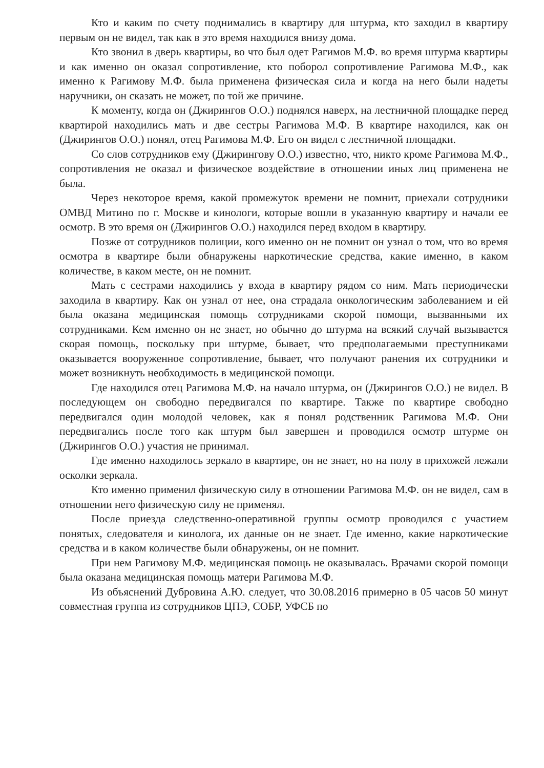Кто и каким по счету поднимались в квартиру для штурма, кто заходил в квартиру первым он не видел, так как в это время находился внизу дома.
Кто звонил в дверь квартиры, во что был одет Рагимов М.Ф. во время штурма квартиры и как именно он оказал сопротивление, кто поборол сопротивление Рагимова М.Ф., как именно к Рагимову М.Ф. была применена физическая сила и когда на него были надеты наручники, он сказать не может, по той же причине.
К моменту, когда он (Джирингов О.О.) поднялся наверх, на лестничной площадке перед квартирой находились мать и две сестры Рагимова М.Ф. В квартире находился, как он (Джирингов О.О.) понял, отец Рагимова М.Ф. Его он видел с лестничной площадки.
Со слов сотрудников ему (Джирингову О.О.) известно, что, никто кроме Рагимова М.Ф., сопротивления не оказал и физическое воздействие в отношении иных лиц применена не была.
Через некоторое время, какой промежуток времени не помнит, приехали сотрудники ОМВД Митино по г. Москве и кинологи, которые вошли в указанную квартиру и начали ее осмотр. В это время он (Джирингов О.О.) находился перед входом в квартиру.
Позже от сотрудников полиции, кого именно он не помнит он узнал о том, что во время осмотра в квартире были обнаружены наркотические средства, какие именно, в каком количестве, в каком месте, он не помнит.
Мать с сестрами находились у входа в квартиру рядом со ним. Мать периодически заходила в квартиру. Как он узнал от нее, она страдала онкологическим заболеванием и ей была оказана медицинская помощь сотрудниками скорой помощи, вызванными их сотрудниками. Кем именно он не знает, но обычно до штурма на всякий случай вызывается скорая помощь, поскольку при штурме, бывает, что предполагаемыми преступниками оказывается вооруженное сопротивление, бывает, что получают ранения их сотрудники и может возникнуть необходимость в медицинской помощи.
Где находился отец Рагимова М.Ф. на начало штурма, он (Джирингов О.О.) не видел. В последующем он свободно передвигался по квартире. Также по квартире свободно передвигался один молодой человек, как я понял родственник Рагимова М.Ф. Они передвигались после того как штурм был завершен и проводился осмотр штурме он (Джирингов О.О.) участия не принимал.
Где именно находилось зеркало в квартире, он не знает, но на полу в прихожей лежали осколки зеркала.
Кто именно применил физическую силу в отношении Рагимова М.Ф. он не видел, сам в отношении него физическую силу не применял.
После приезда следственно-оперативной группы осмотр проводился с участием понятых, следователя и кинолога, их данные он не знает. Где именно, какие наркотические средства и в каком количестве были обнаружены, он не помнит.
При нем Рагимову М.Ф. медицинская помощь не оказывалась. Врачами скорой помощи была оказана медицинская помощь матери Рагимова М.Ф.
Из объяснений Дубровина А.Ю. следует, что 30.08.2016 примерно в 05 часов 50 минут совместная группа из сотрудников ЦПЭ, СОБР, УФСБ по